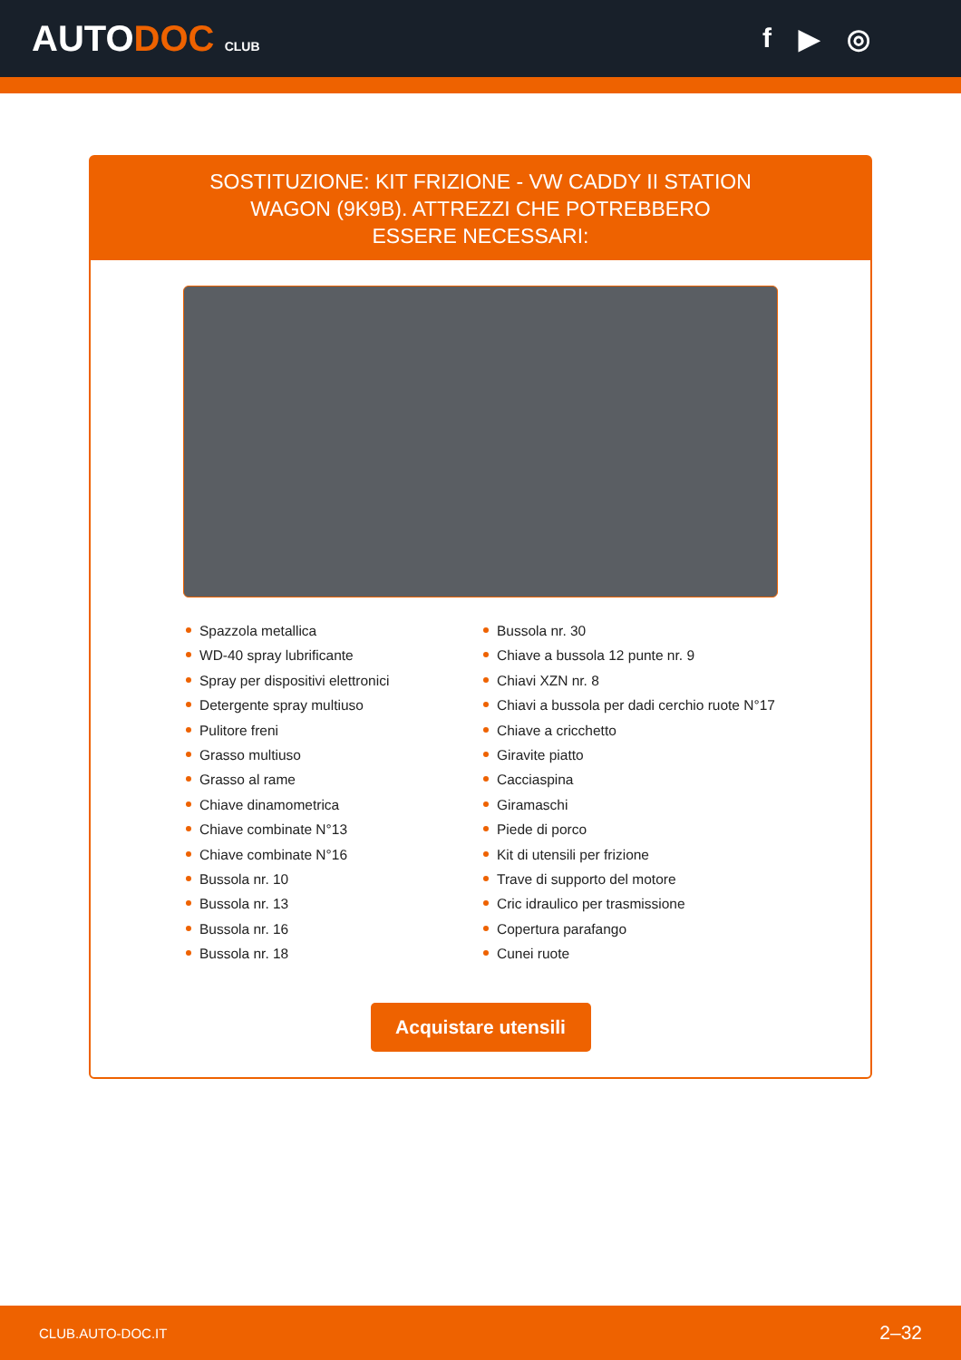AUTODOC CLUB
f ▶ ◎
SOSTITUZIONE: KIT FRIZIONE - VW CADDY II STATION WAGON (9K9B). ATTREZZI CHE POTREBBERO ESSERE NECESSARI:
Spazzola metallica
WD-40 spray lubrificante
Spray per dispositivi elettronici
Detergente spray multiuso
Pulitore freni
Grasso multiuso
Grasso al rame
Chiave dinamometrica
Chiave combinate N°13
Chiave combinate N°16
Bussola nr. 10
Bussola nr. 13
Bussola nr. 16
Bussola nr. 18
Bussola nr. 30
Chiave a bussola 12 punte nr. 9
Chiavi XZN nr. 8
Chiavi a bussola per dadi cerchio ruote N°17
Chiave a cricchetto
Giravite piatto
Cacciaspina
Giramaschi
Piede di porco
Kit di utensili per frizione
Trave di supporto del motore
Cric idraulico per trasmissione
Copertura parafango
Cunei ruote
Acquistare utensili
CLUB.AUTO-DOC.IT 2–32